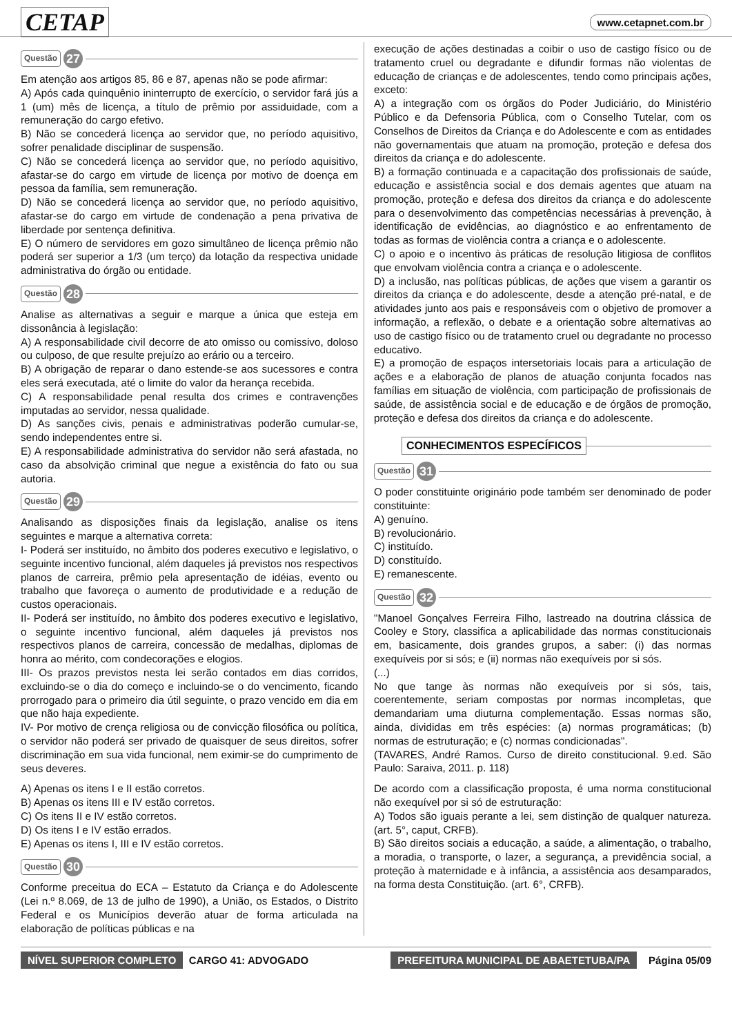CETAP www.cetapnet.com.br
Questão 27
Em atenção aos artigos 85, 86 e 87, apenas não se pode afirmar:
A) Após cada quinquênio ininterrupto de exercício, o servidor fará jús a 1 (um) mês de licença, a título de prêmio por assiduidade, com a remuneração do cargo efetivo.
B) Não se concederá licença ao servidor que, no período aquisitivo, sofrer penalidade disciplinar de suspensão.
C) Não se concederá licença ao servidor que, no período aquisitivo, afastar-se do cargo em virtude de licença por motivo de doença em pessoa da família, sem remuneração.
D) Não se concederá licença ao servidor que, no período aquisitivo, afastar-se do cargo em virtude de condenação a pena privativa de liberdade por sentença definitiva.
E) O número de servidores em gozo simultâneo de licença prêmio não poderá ser superior a 1/3 (um terço) da lotação da respectiva unidade administrativa do órgão ou entidade.
Questão 28
Analise as alternativas a seguir e marque a única que esteja em dissonância à legislação:
A) A responsabilidade civil decorre de ato omisso ou comissivo, doloso ou culposo, de que resulte prejuízo ao erário ou a terceiro.
B) A obrigação de reparar o dano estende-se aos sucessores e contra eles será executada, até o limite do valor da herança recebida.
C) A responsabilidade penal resulta dos crimes e contravenções imputadas ao servidor, nessa qualidade.
D) As sanções civis, penais e administrativas poderão cumular-se, sendo independentes entre si.
E) A responsabilidade administrativa do servidor não será afastada, no caso da absolvição criminal que negue a existência do fato ou sua autoria.
Questão 29
Analisando as disposições finais da legislação, analise os itens seguintes e marque a alternativa correta:
I- Poderá ser instituído, no âmbito dos poderes executivo e legislativo, o seguinte incentivo funcional, além daqueles já previstos nos respectivos planos de carreira, prêmio pela apresentação de idéias, evento ou trabalho que favoreça o aumento de produtividade e a redução de custos operacionais.
II- Poderá ser instituído, no âmbito dos poderes executivo e legislativo, o seguinte incentivo funcional, além daqueles já previstos nos respectivos planos de carreira, concessão de medalhas, diplomas de honra ao mérito, com condecorações e elogios.
III- Os prazos previstos nesta lei serão contados em dias corridos, excluindo-se o dia do começo e incluindo-se o do vencimento, ficando prorrogado para o primeiro dia útil seguinte, o prazo vencido em dia em que não haja expediente.
IV- Por motivo de crença religiosa ou de convicção filosófica ou política, o servidor não poderá ser privado de quaisquer de seus direitos, sofrer discriminação em sua vida funcional, nem eximir-se do cumprimento de seus deveres.
A) Apenas os itens I e II estão corretos.
B) Apenas os itens III e IV estão corretos.
C) Os itens II e IV estão corretos.
D) Os itens I e IV estão errados.
E) Apenas os itens I, III e IV estão corretos.
Questão 30
Conforme preceitua do ECA – Estatuto da Criança e do Adolescente (Lei n.º 8.069, de 13 de julho de 1990), a União, os Estados, o Distrito Federal e os Municípios deverão atuar de forma articulada na elaboração de políticas públicas e na
execução de ações destinadas a coibir o uso de castigo físico ou de tratamento cruel ou degradante e difundir formas não violentas de educação de crianças e de adolescentes, tendo como principais ações, exceto:
A) a integração com os órgãos do Poder Judiciário, do Ministério Público e da Defensoria Pública, com o Conselho Tutelar, com os Conselhos de Direitos da Criança e do Adolescente e com as entidades não governamentais que atuam na promoção, proteção e defesa dos direitos da criança e do adolescente.
B) a formação continuada e a capacitação dos profissionais de saúde, educação e assistência social e dos demais agentes que atuam na promoção, proteção e defesa dos direitos da criança e do adolescente para o desenvolvimento das competências necessárias à prevenção, à identificação de evidências, ao diagnóstico e ao enfrentamento de todas as formas de violência contra a criança e o adolescente.
C) o apoio e o incentivo às práticas de resolução litigiosa de conflitos que envolvam violência contra a criança e o adolescente.
D) a inclusão, nas políticas públicas, de ações que visem a garantir os direitos da criança e do adolescente, desde a atenção pré-natal, e de atividades junto aos pais e responsáveis com o objetivo de promover a informação, a reflexão, o debate e a orientação sobre alternativas ao uso de castigo físico ou de tratamento cruel ou degradante no processo educativo.
E) a promoção de espaços intersetoriais locais para a articulação de ações e a elaboração de planos de atuação conjunta focados nas famílias em situação de violência, com participação de profissionais de saúde, de assistência social e de educação e de órgãos de promoção, proteção e defesa dos direitos da criança e do adolescente.
CONHECIMENTOS ESPECÍFICOS
Questão 31
O poder constituinte originário pode também ser denominado de poder constituinte:
A) genuíno.
B) revolucionário.
C) instituído.
D) constituído.
E) remanescente.
Questão 32
"Manoel Gonçalves Ferreira Filho, lastreado na doutrina clássica de Cooley e Story, classifica a aplicabilidade das normas constitucionais em, basicamente, dois grandes grupos, a saber: (i) das normas exequíveis por si sós; e (ii) normas não exequíveis por si sós.
(...)
No que tange às normas não exequíveis por si sós, tais, coerentemente, seriam compostas por normas incompletas, que demandariam uma diuturna complementação. Essas normas são, ainda, divididas em três espécies: (a) normas programáticas; (b) normas de estruturação; e (c) normas condicionadas".
(TAVARES, André Ramos. Curso de direito constitucional. 9.ed. São Paulo: Saraiva, 2011. p. 118)
De acordo com a classificação proposta, é uma norma constitucional não exequível por si só de estruturação:
A) Todos são iguais perante a lei, sem distinção de qualquer natureza. (art. 5°, caput, CRFB).
B) São direitos sociais a educação, a saúde, a alimentação, o trabalho, a moradia, o transporte, o lazer, a segurança, a previdência social, a proteção à maternidade e à infância, a assistência aos desamparados, na forma desta Constituição. (art. 6°, CRFB).
NÍVEL SUPERIOR COMPLETO CARGO 41: ADVOGADO PREFEITURA MUNICIPAL DE ABAETETUBA/PA Página 05/09